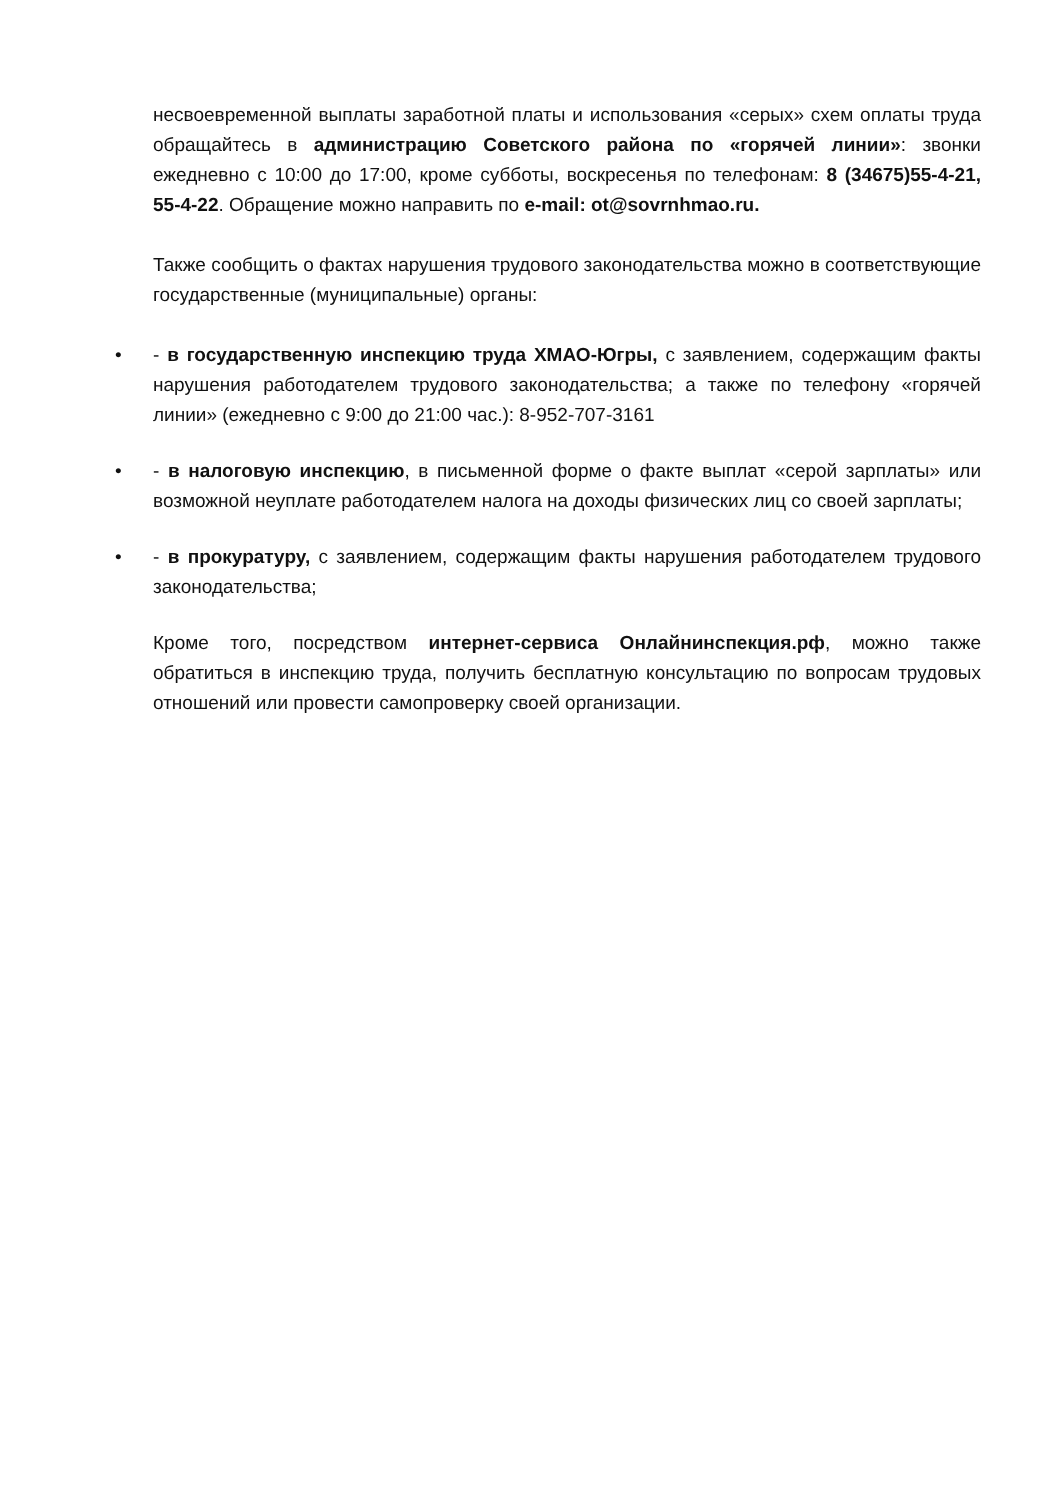несвоевременной выплаты заработной платы и использования «серых» схем оплаты труда обращайтесь в администрацию Советского района по «горячей линии»: звонки ежедневно с 10:00 до 17:00, кроме субботы, воскресенья по телефонам: 8 (34675)55-4-21, 55-4-22. Обращение можно направить по e-mail: ot@sovrnhmao.ru.
Также сообщить о фактах нарушения трудового законодательства можно в соответствующие государственные (муниципальные) органы:
• - в государственную инспекцию труда ХМАО-Югры, с заявлением, содержащим факты нарушения работодателем трудового законодательства; а также по телефону «горячей линии» (ежедневно с 9:00 до 21:00 час.): 8-952-707-3161
• - в налоговую инспекцию, в письменной форме о факте выплат «серой зарплаты» или возможной неуплате работодателем налога на доходы физических лиц со своей зарплаты;
• - в прокуратуру, с заявлением, содержащим факты нарушения работодателем трудового законодательства;
Кроме того, посредством интернет-сервиса Онлайнинспекция.рф, можно также обратиться в инспекцию труда, получить бесплатную консультацию по вопросам трудовых отношений или провести самопроверку своей организации.